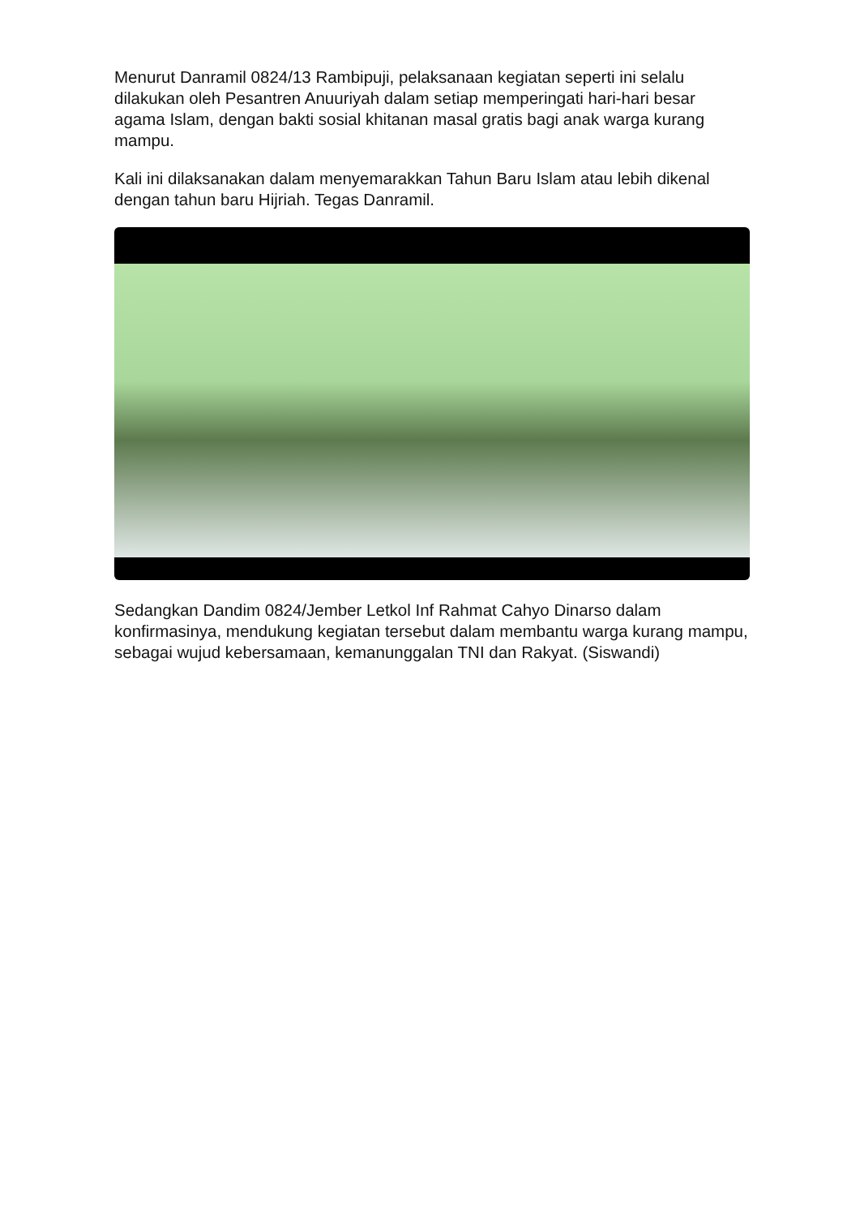Menurut Danramil 0824/13 Rambipuji, pelaksanaan kegiatan seperti ini selalu dilakukan oleh Pesantren Anuuriyah dalam setiap memperingati hari-hari besar agama Islam, dengan bakti sosial khitanan masal gratis bagi anak warga kurang mampu.
Kali ini dilaksanakan dalam menyemarakkan Tahun Baru Islam atau lebih dikenal dengan tahun baru Hijriah. Tegas Danramil.
Sedangkan Dandim 0824/Jember Letkol Inf Rahmat Cahyo Dinarso dalam konfirmasinya, mendukung kegiatan tersebut dalam membantu warga kurang mampu, sebagai wujud kebersamaan, kemanunggalan TNI dan Rakyat. (Siswandi)